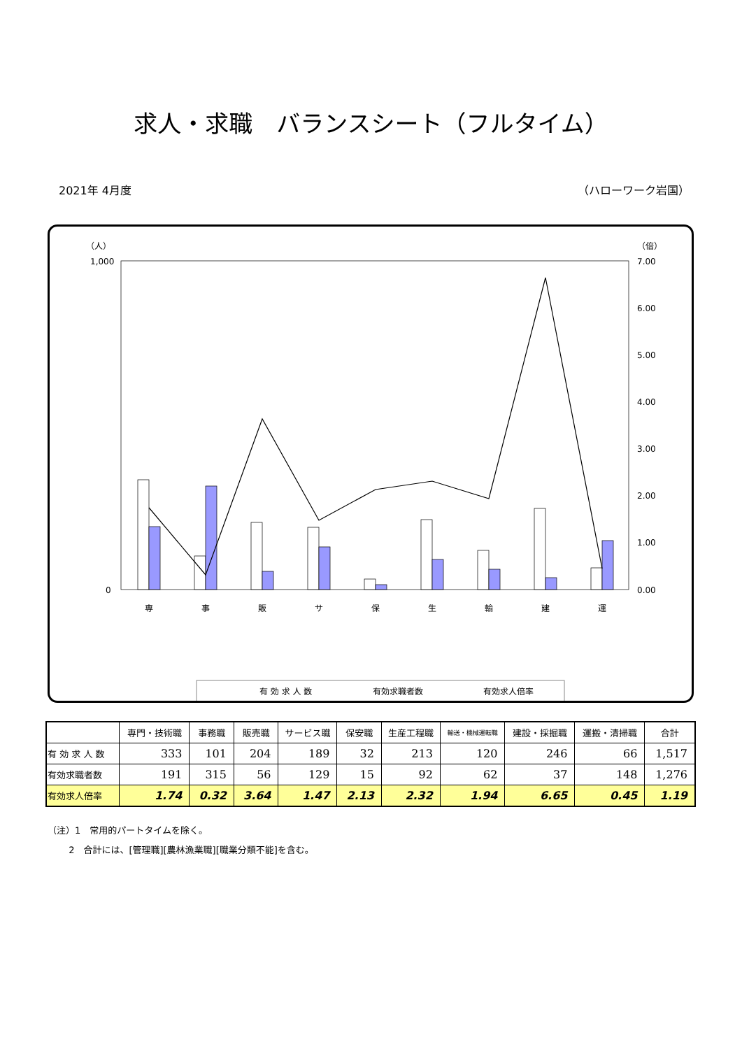求人・求職　バランスシート（フルタイム）
2021年 4月度 （ハローワーク岩国）
（人）
（倍）
1,000
0
7.00
6.00
5.00
4.00
3.00
2.00
1.00
0.00
専
事
販
サ
保
生
輸
建
運
有 効 求 人 数
有効求職者数
有効求人倍率
| | 専門・技術職 | 事務職 | 販売職 | サービス職 | 保安職 | 生産工程職 | 輸送・機械運転職 | 建設・採掘職 | 運搬・清掃職 | 合計 |
| --- | --- | --- | --- | --- | --- | --- | --- | --- | --- | --- |
| 有 効 求 人 数 | 333 | 101 | 204 | 189 | 32 | 213 | 120 | 246 | 66 | 1,517 |
| 有効求職者数 | 191 | 315 | 56 | 129 | 15 | 92 | 62 | 37 | 148 | 1,276 |
| 有効求人倍率 | 1.74 | 0.32 | 3.64 | 1.47 | 2.13 | 2.32 | 1.94 | 6.65 | 0.45 | 1.19 |
（注）1　常用的パートタイムを除く。
　　 2　合計には、[管理職][農林漁業職][職業分類不能]を含む。